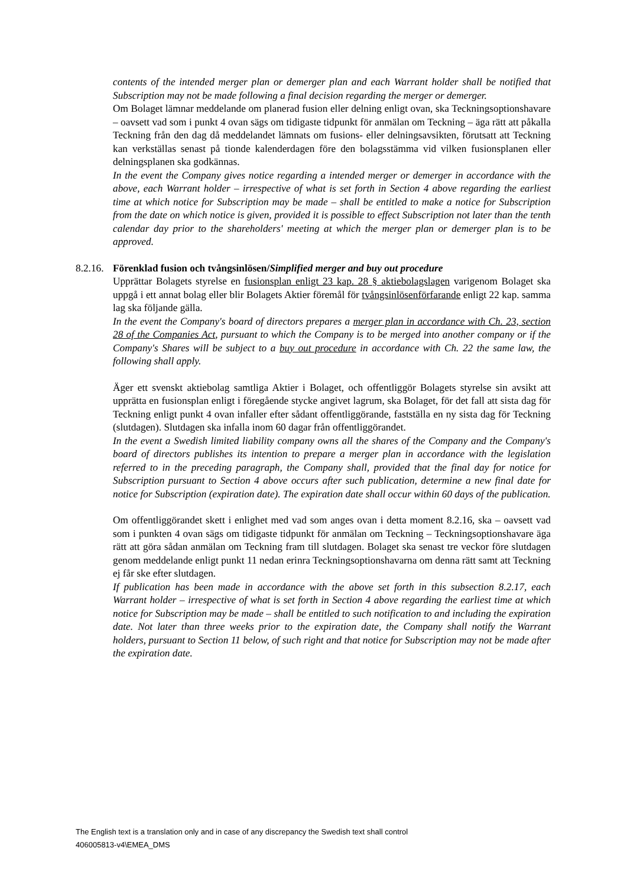contents of the intended merger plan or demerger plan and each Warrant holder shall be notified that Subscription may not be made following a final decision regarding the merger or demerger.
Om Bolaget lämnar meddelande om planerad fusion eller delning enligt ovan, ska Teckningsoptionshavare – oavsett vad som i punkt 4 ovan sägs om tidigaste tidpunkt för anmälan om Teckning – äga rätt att påkalla Teckning från den dag då meddelandet lämnats om fusions- eller delningsavsikten, förutsatt att Teckning kan verkställas senast på tionde kalenderdagen före den bolagsstämma vid vilken fusionsplanen eller delningsplanen ska godkännas.
In the event the Company gives notice regarding a intended merger or demerger in accordance with the above, each Warrant holder – irrespective of what is set forth in Section 4 above regarding the earliest time at which notice for Subscription may be made – shall be entitled to make a notice for Subscription from the date on which notice is given, provided it is possible to effect Subscription not later than the tenth calendar day prior to the shareholders' meeting at which the merger plan or demerger plan is to be approved.
8.2.16. Förenklad fusion och tvångsinlösen/Simplified merger and buy out procedure
Upprättar Bolagets styrelse en fusionsplan enligt 23 kap. 28 § aktiebolagslagen varigenom Bolaget ska uppgå i ett annat bolag eller blir Bolagets Aktier föremål för tvångsinlösenförfarande enligt 22 kap. samma lag ska följande gälla.
In the event the Company's board of directors prepares a merger plan in accordance with Ch. 23, section 28 of the Companies Act, pursuant to which the Company is to be merged into another company or if the Company's Shares will be subject to a buy out procedure in accordance with Ch. 22 the same law, the following shall apply.
Äger ett svenskt aktiebolag samtliga Aktier i Bolaget, och offentliggör Bolagets styrelse sin avsikt att upprätta en fusionsplan enligt i föregående stycke angivet lagrum, ska Bolaget, för det fall att sista dag för Teckning enligt punkt 4 ovan infaller efter sådant offentliggörande, fastställa en ny sista dag för Teckning (slutdagen). Slutdagen ska infalla inom 60 dagar från offentliggörandet.
In the event a Swedish limited liability company owns all the shares of the Company and the Company's board of directors publishes its intention to prepare a merger plan in accordance with the legislation referred to in the preceding paragraph, the Company shall, provided that the final day for notice for Subscription pursuant to Section 4 above occurs after such publication, determine a new final date for notice for Subscription (expiration date). The expiration date shall occur within 60 days of the publication.
Om offentliggörandet skett i enlighet med vad som anges ovan i detta moment 8.2.16, ska – oavsett vad som i punkten 4 ovan sägs om tidigaste tidpunkt för anmälan om Teckning – Teckningsoptionshavare äga rätt att göra sådan anmälan om Teckning fram till slutdagen. Bolaget ska senast tre veckor före slutdagen genom meddelande enligt punkt 11 nedan erinra Teckningsoptionshavarna om denna rätt samt att Teckning ej får ske efter slutdagen.
If publication has been made in accordance with the above set forth in this subsection 8.2.17, each Warrant holder – irrespective of what is set forth in Section 4 above regarding the earliest time at which notice for Subscription may be made – shall be entitled to such notification to and including the expiration date. Not later than three weeks prior to the expiration date, the Company shall notify the Warrant holders, pursuant to Section 11 below, of such right and that notice for Subscription may not be made after the expiration date.
The English text is a translation only and in case of any discrepancy the Swedish text shall control
406005813-v4\EMEA_DMS